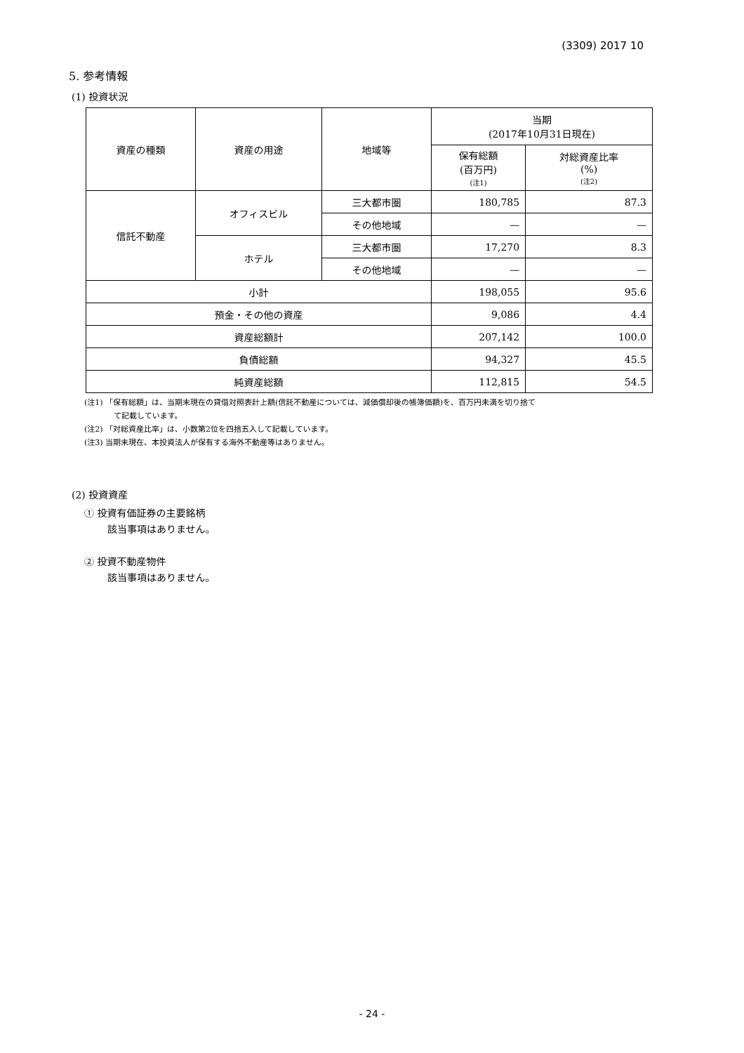(3309) 2017 10
5. 参考情報
(1) 投資状況
| 資産の種類 | 資産の用途 | 地域等 | 当期 (2017年10月31日現在) | |
| --- | --- | --- | --- | --- |
| | | | 保有総額 (百万円) (注1) | 対総資産比率 (%) (注2) |
| 信託不動産 | オフィスビル | 三大都市圏 | 180,785 | 87.3 |
| | | その他地域 | — | — |
| | ホテル | 三大都市圏 | 17,270 | 8.3 |
| | | その他地域 | — | — |
| 小計 | | | 198,055 | 95.6 |
| 預金・その他の資産 | | | 9,086 | 4.4 |
| 資産総額計 | | | 207,142 | 100.0 |
| 負債総額 | | | 94,327 | 45.5 |
| 純資産総額 | | | 112,815 | 54.5 |
(注1) 「保有総額」は、当期末現在の貸借対照表計上額(信託不動産については、減価償却後の帳簿価額)を、百万円未満を切り捨て
て記載しています。
(注2) 「対総資産比率」は、小数第2位を四捨五入して記載しています。
(注3) 当期末現在、本投資法人が保有する海外不動産等はありません。
(2) 投資資産
① 投資有価証券の主要銘柄
該当事項はありません。
② 投資不動産物件
該当事項はありません。
- 24 -